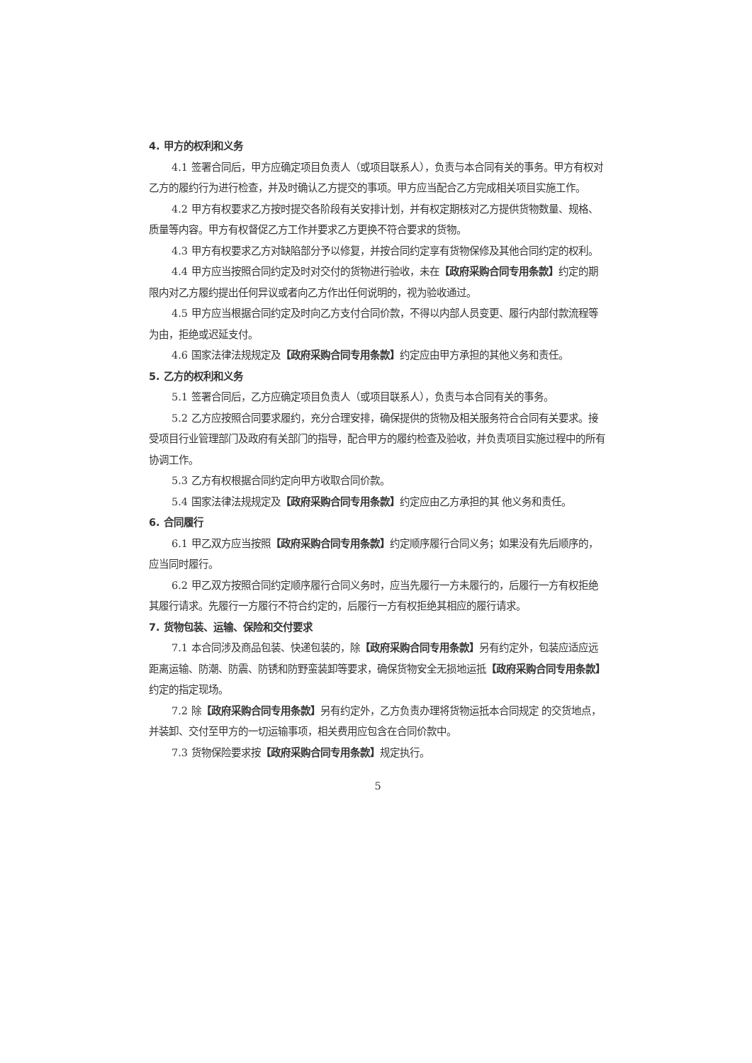4. 甲方的权利和义务
4.1 签署合同后，甲方应确定项目负责人（或项目联系人），负责与本合同有关的事务。甲方有权对乙方的履约行为进行检查，并及时确认乙方提交的事项。甲方应当配合乙方完成相关项目实施工作。
4.2 甲方有权要求乙方按时提交各阶段有关安排计划，并有权定期核对乙方提供货物数量、规格、质量等内容。甲方有权督促乙方工作并要求乙方更换不符合要求的货物。
4.3 甲方有权要求乙方对缺陷部分予以修复，并按合同约定享有货物保修及其他合同约定的权利。
4.4 甲方应当按照合同约定及时对交付的货物进行验收，未在【政府采购合同专用条款】约定的期限内对乙方履约提出任何异议或者向乙方作出任何说明的，视为验收通过。
4.5 甲方应当根据合同约定及时向乙方支付合同价款，不得以内部人员变更、履行内部付款流程等为由，拒绝或迟延支付。
4.6 国家法律法规规定及【政府采购合同专用条款】约定应由甲方承担的其他义务和责任。
5. 乙方的权利和义务
5.1 签署合同后，乙方应确定项目负责人（或项目联系人），负责与本合同有关的事务。
5.2 乙方应按照合同要求履约，充分合理安排，确保提供的货物及相关服务符合合同有关要求。接受项目行业管理部门及政府有关部门的指导，配合甲方的履约检查及验收，并负责项目实施过程中的所有协调工作。
5.3 乙方有权根据合同约定向甲方收取合同价款。
5.4 国家法律法规规定及【政府采购合同专用条款】约定应由乙方承担的其 他义务和责任。
6. 合同履行
6.1 甲乙双方应当按照【政府采购合同专用条款】约定顺序履行合同义务；如果没有先后顺序的，应当同时履行。
6.2 甲乙双方按照合同约定顺序履行合同义务时，应当先履行一方未履行的，后履行一方有权拒绝其履行请求。先履行一方履行不符合约定的，后履行一方有权拒绝其相应的履行请求。
7. 货物包装、运输、保险和交付要求
7.1 本合同涉及商品包装、快递包装的，除【政府采购合同专用条款】另有约定外，包装应适应远距离运输、防潮、防震、防锈和防野蛮装卸等要求，确保货物安全无损地运抵【政府采购合同专用条款】约定的指定现场。
7.2 除【政府采购合同专用条款】另有约定外，乙方负责办理将货物运抵本合同规定 的交货地点，并装卸、交付至甲方的一切运输事项，相关费用应包含在合同价款中。
7.3 货物保险要求按【政府采购合同专用条款】规定执行。
5